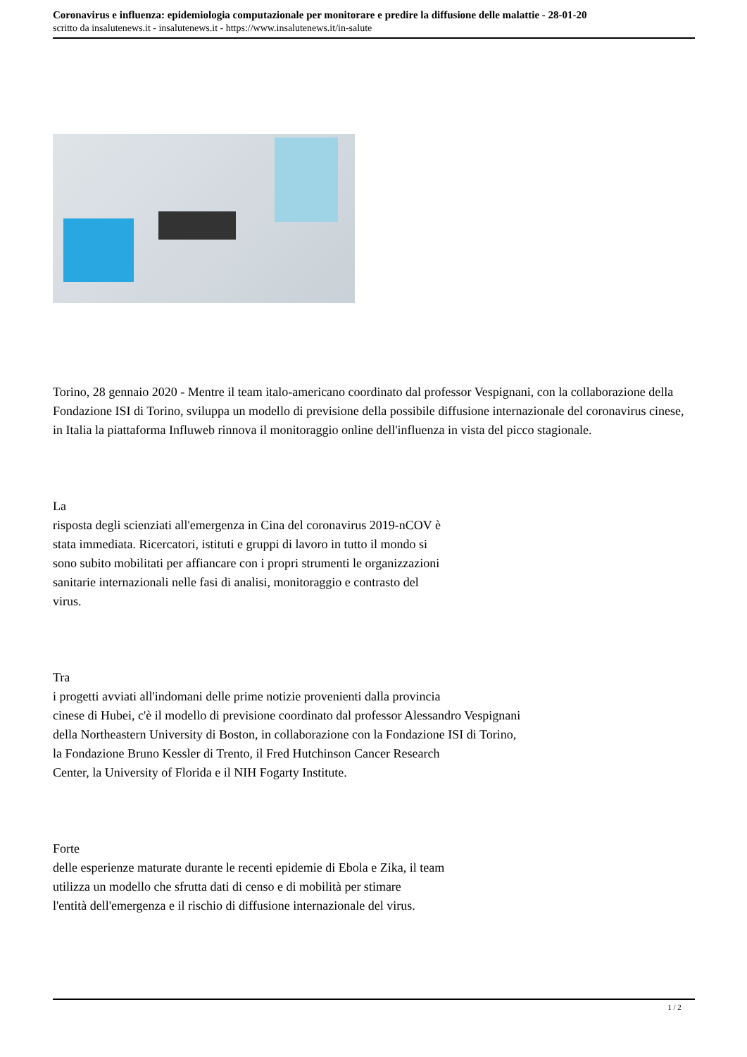Coronavirus e influenza: epidemiologia computazionale per monitorare e predire la diffusione delle malattie - 28-01-20
scritto da insalutenews.it - insalutenews.it - https://www.insalutenews.it/in-salute
Torino, 28 gennaio 2020 - Mentre il team italo-americano coordinato dal professor Vespignani, con la collaborazione della Fondazione ISI di Torino, sviluppa un modello di previsione della possibile diffusione internazionale del coronavirus cinese, in Italia la piattaforma Influweb rinnova il monitoraggio online dell'influenza in vista del picco stagionale.
La
risposta degli scienziati all'emergenza in Cina del coronavirus 2019-nCOV è
stata immediata. Ricercatori, istituti e gruppi di lavoro in tutto il mondo si
sono subito mobilitati per affiancare con i propri strumenti le organizzazioni
sanitarie internazionali nelle fasi di analisi, monitoraggio e contrasto del
virus.
Tra
i progetti avviati all'indomani delle prime notizie provenienti dalla provincia
cinese di Hubei, c'è il modello di previsione coordinato dal professor Alessandro Vespignani
della Northeastern University di Boston, in collaborazione con la Fondazione ISI di Torino,
la Fondazione Bruno Kessler di Trento, il Fred Hutchinson Cancer Research
Center, la University of Florida e il NIH Fogarty Institute.
Forte
delle esperienze maturate durante le recenti epidemie di Ebola e Zika, il team
utilizza un modello che sfrutta dati di censo e di mobilità per stimare
l'entità dell'emergenza e il rischio di diffusione internazionale del virus.
1 / 2